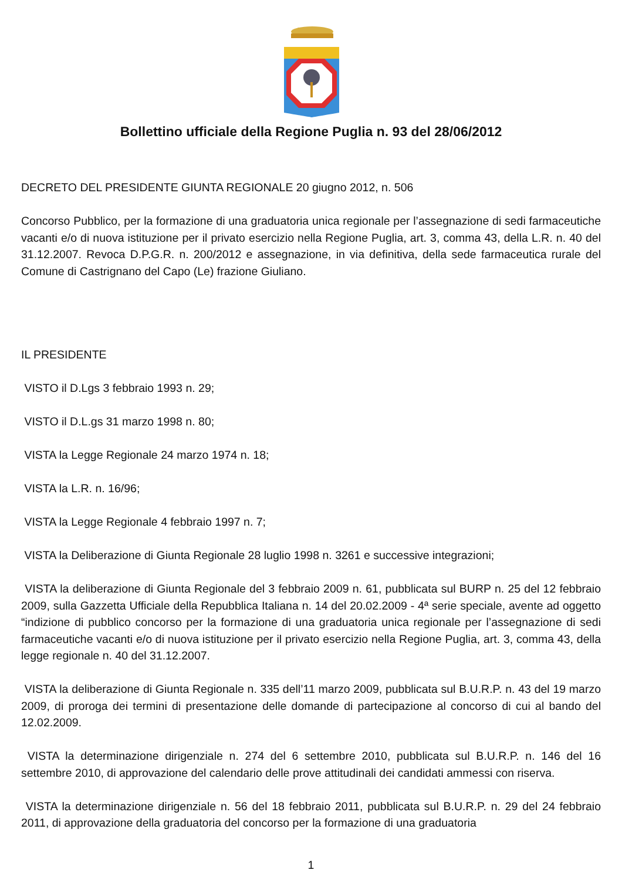Bollettino ufficiale della Regione Puglia n. 93 del 28/06/2012
DECRETO DEL PRESIDENTE GIUNTA REGIONALE 20 giugno 2012, n. 506
Concorso Pubblico, per la formazione di una graduatoria unica regionale per l’assegnazione di sedi farmaceutiche vacanti e/o di nuova istituzione per il privato esercizio nella Regione Puglia, art. 3, comma 43, della L.R. n. 40 del 31.12.2007. Revoca D.P.G.R. n. 200/2012 e assegnazione, in via definitiva, della sede farmaceutica rurale del Comune di Castrignano del Capo (Le) frazione Giuliano.
IL PRESIDENTE
VISTO il D.Lgs 3 febbraio 1993 n. 29;
VISTO il D.L.gs 31 marzo 1998 n. 80;
VISTA la Legge Regionale 24 marzo 1974 n. 18;
VISTA la L.R. n. 16/96;
VISTA la Legge Regionale 4 febbraio 1997 n. 7;
VISTA la Deliberazione di Giunta Regionale 28 luglio 1998 n. 3261 e successive integrazioni;
VISTA la deliberazione di Giunta Regionale del 3 febbraio 2009 n. 61, pubblicata sul BURP n. 25 del 12 febbraio 2009, sulla Gazzetta Ufficiale della Repubblica Italiana n. 14 del 20.02.2009 - 4ª serie speciale, avente ad oggetto “indizione di pubblico concorso per la formazione di una graduatoria unica regionale per l’assegnazione di sedi farmaceutiche vacanti e/o di nuova istituzione per il privato esercizio nella Regione Puglia, art. 3, comma 43, della legge regionale n. 40 del 31.12.2007.
VISTA la deliberazione di Giunta Regionale n. 335 dell’11 marzo 2009, pubblicata sul B.U.R.P. n. 43 del 19 marzo 2009, di proroga dei termini di presentazione delle domande di partecipazione al concorso di cui al bando del 12.02.2009.
VISTA la determinazione dirigenziale n. 274 del 6 settembre 2010, pubblicata sul B.U.R.P. n. 146 del 16 settembre 2010, di approvazione del calendario delle prove attitudinali dei candidati ammessi con riserva.
VISTA la determinazione dirigenziale n. 56 del 18 febbraio 2011, pubblicata sul B.U.R.P. n. 29 del 24 febbraio 2011, di approvazione della graduatoria del concorso per la formazione di una graduatoria
1